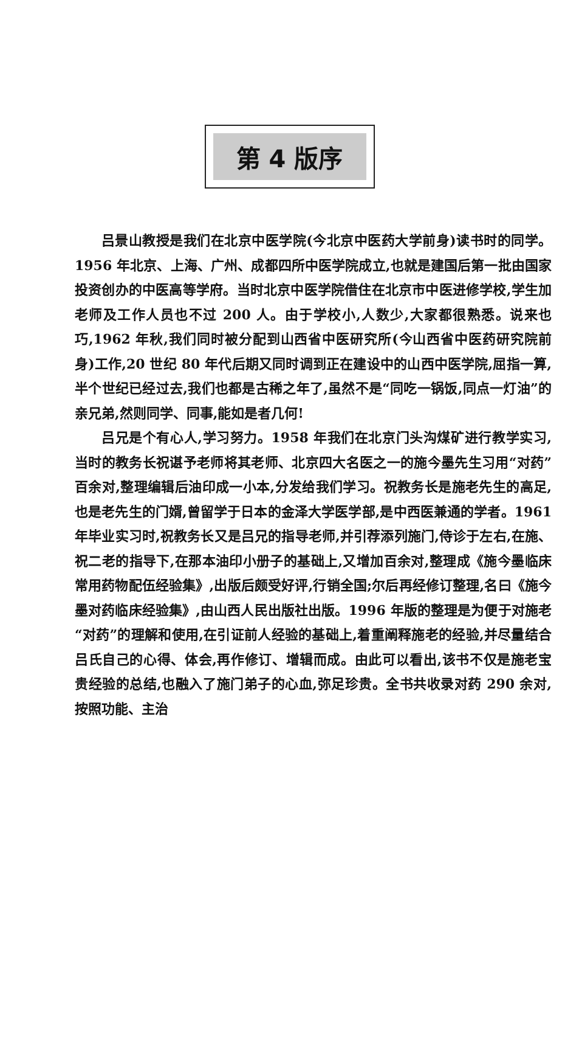第 4 版序
吕景山教授是我们在北京中医学院(今北京中医药大学前身)读书时的同学。1956 年北京、上海、广州、成都四所中医学院成立,也就是建国后第一批由国家投资创办的中医高等学府。当时北京中医学院借住在北京市中医进修学校,学生加老师及工作人员也不过 200 人。由于学校小,人数少,大家都很熟悉。说来也巧,1962 年秋,我们同时被分配到山西省中医研究所(今山西省中医药研究院前身)工作,20 世纪 80 年代后期又同时调到正在建设中的山西中医学院,屈指一算,半个世纪已经过去,我们也都是古稀之年了,虽然不是“同吃一锅饭,同点一灯油”的亲兄弟,然则同学、同事,能如是者几何!
吕兄是个有心人,学习努力。1958 年我们在北京门头沟煤矿进行教学实习,当时的教务长祝谌予老师将其老师、北京四大名医之一的施今墨先生习用“对药”百余对,整理编辑后油印成一小本,分发给我们学习。祝教务长是施老先生的高足,也是老先生的门婿,曾留学于日本的金泽大学医学部,是中西医兼通的学者。1961 年毕业实习时,祝教务长又是吕兄的指导老师,并引荐添列施门,侍诊于左右,在施、祝二老的指导下,在那本油印小册子的基础上,又增加百余对,整理成《施今墨临床常用药物配伍经验集》,出版后颇受好评,行销全国;尔后再经修订整理,名曰《施今墨对药临床经验集》,由山西人民出版社出版。1996 年版的整理是为便于对施老“对药”的理解和使用,在引证前人经验的基础上,着重阐释施老的经验,并尽量结合吕氏自己的心得、体会,再作修订、增辑而成。由此可以看出,该书不仅是施老宝贵经验的总结,也融入了施门弟子的心血,弥足珍贵。全书共收录对药 290 余对,按照功能、主治